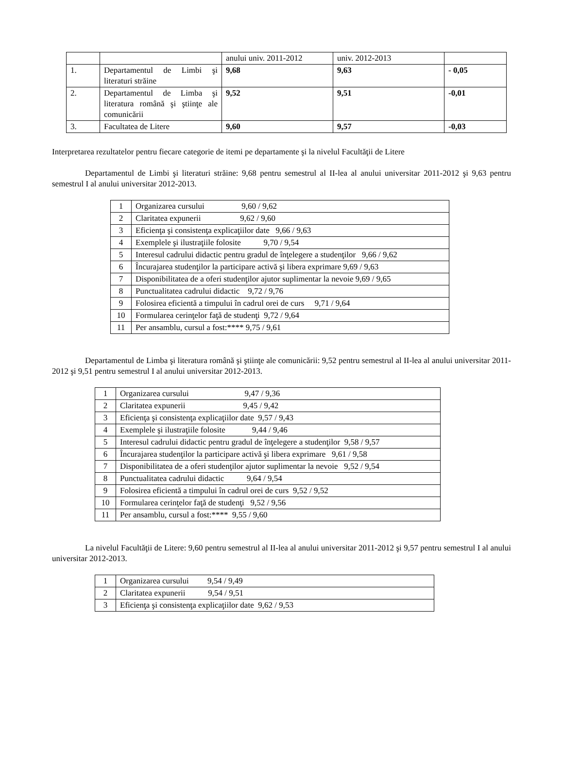| | | anului univ. 2011-2012 | univ. 2012-2013 | |
| 1. | Departamentul de Limbi şi literaturi străine | 9,68 | 9,63 | - 0,05 |
| 2. | Departamentul de Limba şi literatura română şi ştiinţe ale comunicării | 9,52 | 9,51 | -0,01 |
| 3. | Facultatea de Litere | 9,60 | 9,57 | -0,03 |
Interpretarea rezultatelor pentru fiecare categorie de itemi pe departamente şi la nivelul Facultăţii de Litere
Departamentul de Limbi şi literaturi străine: 9,68 pentru semestrul al II-lea al anului universitar 2011-2012 şi 9,63 pentru semestrul I al anului universitar 2012-2013.
| 1 | Organizarea cursului 9,60 / 9,62 |
| 2 | Claritatea expunerii 9,62 / 9,60 |
| 3 | Eficienţa şi consistenţa explicaţiilor date 9,66 / 9,63 |
| 4 | Exemplele şi ilustraţiile folosite 9,70 / 9,54 |
| 5 | Interesul cadrului didactic pentru gradul de înţelegere a studenţilor 9,66 / 9,62 |
| 6 | Încurajarea studenţilor la participare activă şi libera exprimare 9,69 / 9,63 |
| 7 | Disponibilitatea de a oferi studenţilor ajutor suplimentar la nevoie 9,69 / 9,65 |
| 8 | Punctualitatea cadrului didactic 9,72 / 9,76 |
| 9 | Folosirea eficientă a timpului în cadrul orei de curs 9,71 / 9,64 |
| 10 | Formularea cerinţelor faţă de studenţi 9,72 / 9,64 |
| 11 | Per ansamblu, cursul a fost:**** 9,75 / 9,61 |
Departamentul de Limba şi literatura română şi ştiinţe ale comunicării: 9,52 pentru semestrul al II-lea al anului universitar 2011-2012 şi 9,51 pentru semestrul I al anului universitar 2012-2013.
| 1 | Organizarea cursului 9,47 / 9,36 |
| 2 | Claritatea expunerii 9,45 / 9,42 |
| 3 | Eficienţa şi consistenţa explicaţiilor date 9,57 / 9,43 |
| 4 | Exemplele şi ilustraţiile folosite 9,44 / 9,46 |
| 5 | Interesul cadrului didactic pentru gradul de înţelegere a studenţilor 9,58 / 9,57 |
| 6 | Încurajarea studenţilor la participare activă şi libera exprimare 9,61 / 9,58 |
| 7 | Disponibilitatea de a oferi studenţilor ajutor suplimentar la nevoie 9,52 / 9,54 |
| 8 | Punctualitatea cadrului didactic 9,64 / 9,54 |
| 9 | Folosirea eficientă a timpului în cadrul orei de curs 9,52 / 9,52 |
| 10 | Formularea cerinţelor faţă de studenţi 9,52 / 9,56 |
| 11 | Per ansamblu, cursul a fost:**** 9,55 / 9,60 |
La nivelul Facultăţii de Litere: 9,60 pentru semestrul al II-lea al anului universitar 2011-2012 şi 9,57 pentru semestrul I al anului universitar 2012-2013.
| 1 | Organizarea cursului 9,54 / 9,49 |
| 2 | Claritatea expunerii 9,54 / 9,51 |
| 3 | Eficienţa şi consistenţa explicaţiilor date 9,62 / 9,53 |